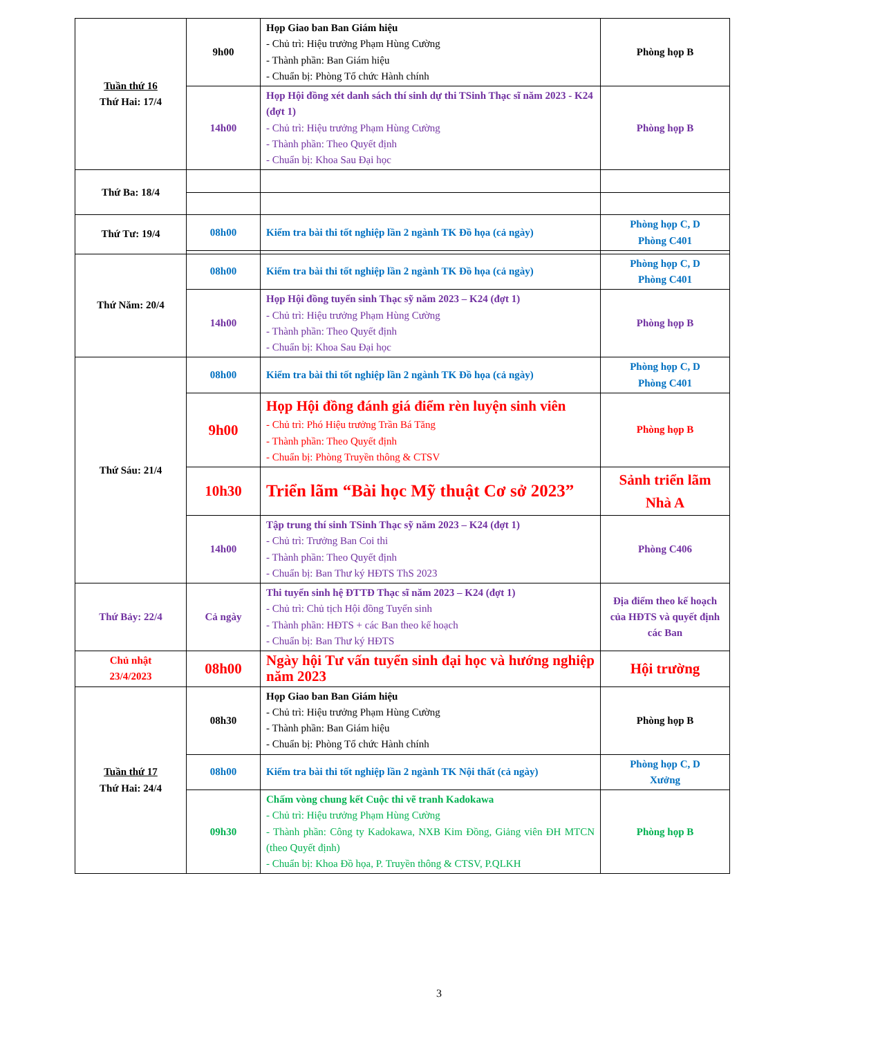| Tuần thứ 16 Thứ Hai: 17/4 | 9h00 | Họp Giao ban Ban Giám hiệu - Chủ trì: Hiệu trưởng Phạm Hùng Cường - Thành phần: Ban Giám hiệu - Chuẩn bị: Phòng Tổ chức Hành chính | Phòng họp B |
| | 14h00 | Họp Hội đồng xét danh sách thí sinh dự thi TSinh Thạc sĩ năm 2023 - K24 (đợt 1) - Chủ trì: Hiệu trưởng Phạm Hùng Cường - Thành phần: Theo Quyết định - Chuẩn bị: Khoa Sau Đại học | Phòng họp B |
| Thứ Ba: 18/4 | | | |
| Thứ Tư: 19/4 | 08h00 | Kiểm tra bài thi tốt nghiệp lần 2 ngành TK Đồ họa (cả ngày) | Phòng họp C, D Phòng C401 |
| Thứ Năm: 20/4 | 08h00 | Kiểm tra bài thi tốt nghiệp lần 2 ngành TK Đồ họa (cả ngày) | Phòng họp C, D Phòng C401 |
| | 14h00 | Họp Hội đồng tuyển sinh Thạc sỹ năm 2023 – K24 (đợt 1) - Chủ trì: Hiệu trưởng Phạm Hùng Cường - Thành phần: Theo Quyết định - Chuẩn bị: Khoa Sau Đại học | Phòng họp B |
| Thứ Sáu: 21/4 | 08h00 | Kiểm tra bài thi tốt nghiệp lần 2 ngành TK Đồ họa (cả ngày) | Phòng họp C, D Phòng C401 |
| | 9h00 | Họp Hội đồng đánh giá điểm rèn luyện sinh viên - Chủ trì: Phó Hiệu trưởng Trần Bá Tăng - Thành phần: Theo Quyết định - Chuẩn bị: Phòng Truyền thông & CTSV | Phòng họp B |
| | 10h30 | Triển lãm “Bài học Mỹ thuật Cơ sở 2023” | Sảnh triển lãm Nhà A |
| | 14h00 | Tập trung thí sinh TSinh Thạc sỹ năm 2023 – K24 (đợt 1) - Chủ trì: Trưởng Ban Coi thi - Thành phần: Theo Quyết định - Chuẩn bị: Ban Thư ký HĐTS ThS 2023 | Phòng C406 |
| Thứ Bảy: 22/4 | Cả ngày | Thi tuyển sinh hệ ĐTTĐ Thạc sĩ năm 2023 – K24 (đợt 1) - Chủ trì: Chủ tịch Hội đồng Tuyển sinh - Thành phần: HĐTS + các Ban theo kế hoạch - Chuẩn bị: Ban Thư ký HĐTS | Địa điểm theo kế hoạch của HĐTS và quyết định các Ban |
| Chủ nhật 23/4/2023 | 08h00 | Ngày hội Tư vấn tuyển sinh đại học và hướng nghiệp năm 2023 | Hội trường |
| Tuần thứ 17 Thứ Hai: 24/4 | 08h30 | Họp Giao ban Ban Giám hiệu - Chủ trì: Hiệu trưởng Phạm Hùng Cường - Thành phần: Ban Giám hiệu - Chuẩn bị: Phòng Tổ chức Hành chính | Phòng họp B |
| | 08h00 | Kiểm tra bài thi tốt nghiệp lần 2 ngành TK Nội thất (cả ngày) | Phòng họp C, D Xưởng |
| | 09h30 | Chấm vòng chung kết Cuộc thi vẽ tranh Kadokawa - Chủ trì: Hiệu trưởng Phạm Hùng Cường - Thành phần: Công ty Kadokawa, NXB Kim Đồng, Giảng viên ĐH MTCN (theo Quyết định) - Chuẩn bị: Khoa Đồ họa, P. Truyền thông & CTSV, P.QLKH | Phòng họp B |
3